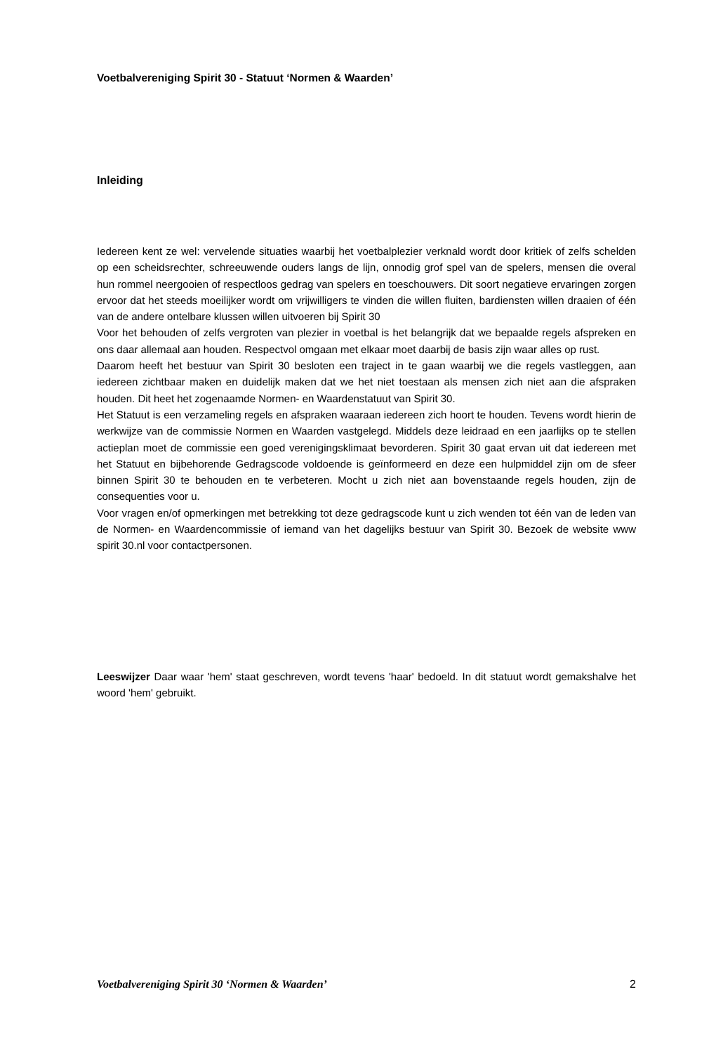Voetbalvereniging Spirit 30 - Statuut ‘Normen & Waarden’
Inleiding
Iedereen kent ze wel: vervelende situaties waarbij het voetbalplezier verknald wordt door kritiek of zelfs schelden op een scheidsrechter, schreeuwende ouders langs de lijn, onnodig grof spel van de spelers, mensen die overal hun rommel neergooien of respectloos gedrag van spelers en toeschouwers. Dit soort negatieve ervaringen zorgen ervoor dat het steeds moeilijker wordt om vrijwilligers te vinden die willen fluiten, bardiensten willen draaien of één van de andere ontelbare klussen willen uitvoeren bij Spirit 30
Voor het behouden of zelfs vergroten van plezier in voetbal is het belangrijk dat we bepaalde regels afspreken en ons daar allemaal aan houden. Respectvol omgaan met elkaar moet daarbij de basis zijn waar alles op rust.
Daarom heeft het bestuur van Spirit 30 besloten een traject in te gaan waarbij we die regels vastleggen, aan iedereen zichtbaar maken en duidelijk maken dat we het niet toestaan als mensen zich niet aan die afspraken houden. Dit heet het zogenaamde Normen- en Waardenstatuut van Spirit 30.
Het Statuut is een verzameling regels en afspraken waaraan iedereen zich hoort te houden. Tevens wordt hierin de werkwijze van de commissie Normen en Waarden vastgelegd. Middels deze leidraad en een jaarlijks op te stellen actieplan moet de commissie een goed verenigingsklimaat bevorderen. Spirit 30 gaat ervan uit dat iedereen met het Statuut en bijbehorende Gedragscode voldoende is geïnformeerd en deze een hulpmiddel zijn om de sfeer binnen Spirit 30 te behouden en te verbeteren. Mocht u zich niet aan bovenstaande regels houden, zijn de consequenties voor u.
Voor vragen en/of opmerkingen met betrekking tot deze gedragscode kunt u zich wenden tot één van de leden van de Normen- en Waardencommissie of iemand van het dagelijks bestuur van Spirit 30. Bezoek de website www spirit 30.nl voor contactpersonen.
Leeswijzer Daar waar 'hem' staat geschreven, wordt tevens 'haar' bedoeld. In dit statuut wordt gemakshalve het woord 'hem' gebruikt.
Voetbalvereniging Spirit 30 ‘Normen & Waarden’ 2